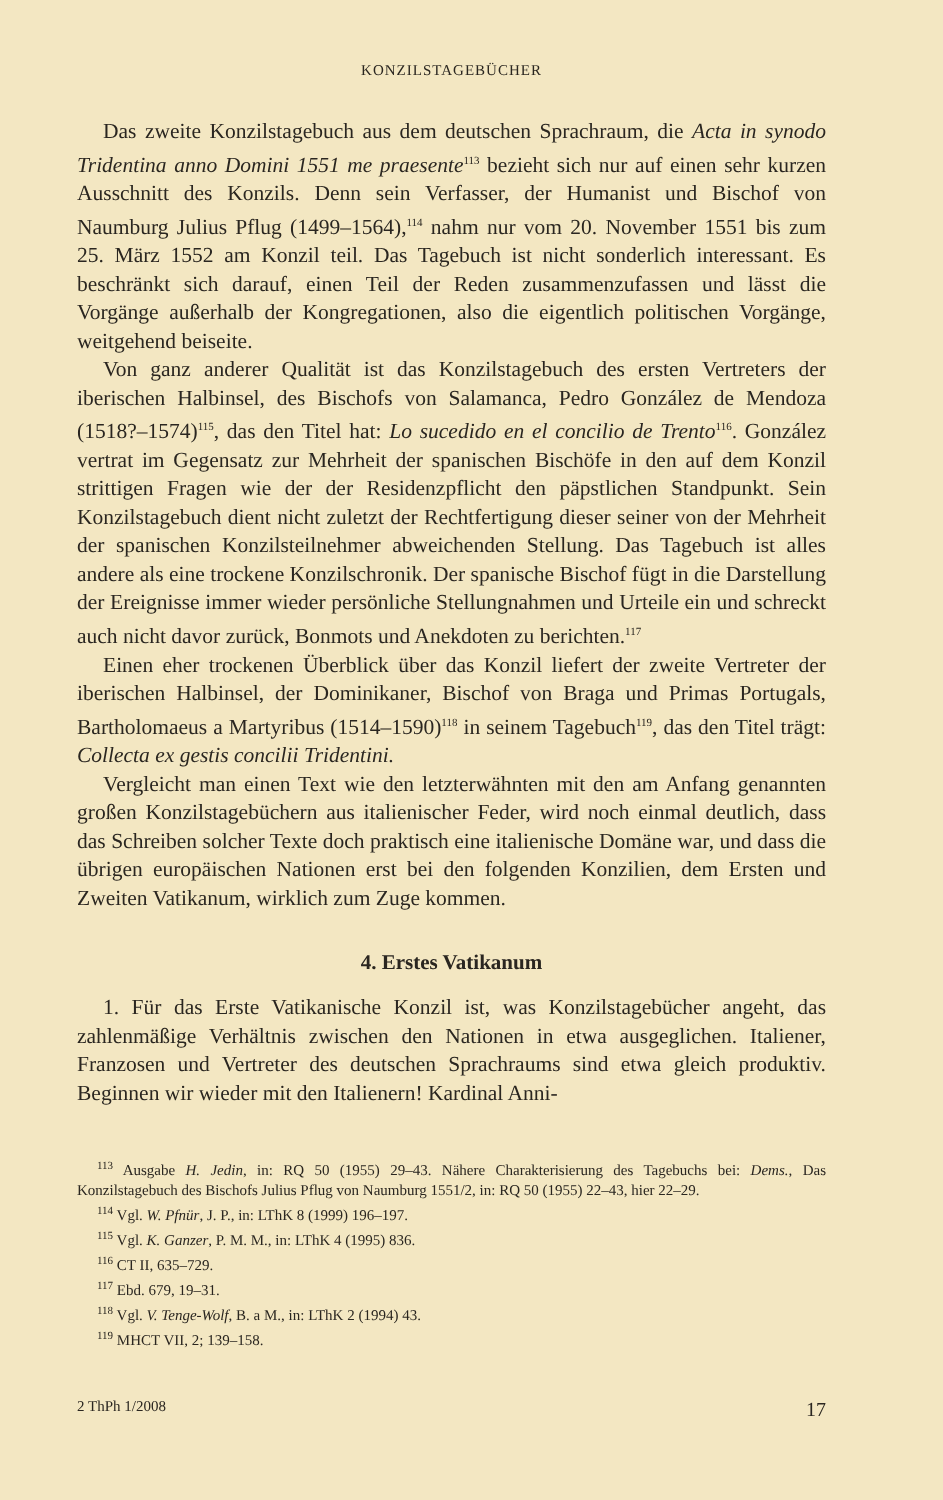KONZILSTAGEBÜCHER
Das zweite Konzilstagebuch aus dem deutschen Sprachraum, die Acta in synodo Tridentina anno Domini 1551 me praesente<sup>113</sup> bezieht sich nur auf einen sehr kurzen Ausschnitt des Konzils. Denn sein Verfasser, der Humanist und Bischof von Naumburg Julius Pflug (1499–1564),<sup>114</sup> nahm nur vom 20. November 1551 bis zum 25. März 1552 am Konzil teil. Das Tagebuch ist nicht sonderlich interessant. Es beschränkt sich darauf, einen Teil der Reden zusammenzufassen und lässt die Vorgänge außerhalb der Kongregationen, also die eigentlich politischen Vorgänge, weitgehend beiseite.
Von ganz anderer Qualität ist das Konzilstagebuch des ersten Vertreters der iberischen Halbinsel, des Bischofs von Salamanca, Pedro González de Mendoza (1518?–1574)<sup>115</sup>, das den Titel hat: Lo sucedido en el concilio de Trento<sup>116</sup>. González vertrat im Gegensatz zur Mehrheit der spanischen Bischöfe in den auf dem Konzil strittigen Fragen wie der der Residenzpflicht den päpstlichen Standpunkt. Sein Konzilstagebuch dient nicht zuletzt der Rechtfertigung dieser seiner von der Mehrheit der spanischen Konzilsteilnehmer abweichenden Stellung. Das Tagebuch ist alles andere als eine trockene Konzilschronik. Der spanische Bischof fügt in die Darstellung der Ereignisse immer wieder persönliche Stellungnahmen und Urteile ein und schreckt auch nicht davor zurück, Bonmots und Anekdoten zu berichten.<sup>117</sup>
Einen eher trockenen Überblick über das Konzil liefert der zweite Vertreter der iberischen Halbinsel, der Dominikaner, Bischof von Braga und Primas Portugals, Bartholomaeus a Martyribus (1514–1590)<sup>118</sup> in seinem Tagebuch<sup>119</sup>, das den Titel trägt: Collecta ex gestis concilii Tridentini.
Vergleicht man einen Text wie den letzterwähnten mit den am Anfang genannten großen Konzilstagebüchern aus italienischer Feder, wird noch einmal deutlich, dass das Schreiben solcher Texte doch praktisch eine italienische Domäne war, und dass die übrigen europäischen Nationen erst bei den folgenden Konzilien, dem Ersten und Zweiten Vatikanum, wirklich zum Zuge kommen.
4. Erstes Vatikanum
1. Für das Erste Vatikanische Konzil ist, was Konzilstagebücher angeht, das zahlenmäßige Verhältnis zwischen den Nationen in etwa ausgeglichen. Italiener, Franzosen und Vertreter des deutschen Sprachraums sind etwa gleich produktiv. Beginnen wir wieder mit den Italienern! Kardinal Anni-
<sup>113</sup> Ausgabe H. Jedin, in: RQ 50 (1955) 29–43. Nähere Charakterisierung des Tagebuchs bei: Dems., Das Konzilstagebuch des Bischofs Julius Pflug von Naumburg 1551/2, in: RQ 50 (1955) 22–43, hier 22–29.
<sup>114</sup> Vgl. W. Pfnür, J. P., in: LThK 8 (1999) 196–197.
<sup>115</sup> Vgl. K. Ganzer, P. M. M., in: LThK 4 (1995) 836.
<sup>116</sup> CT II, 635–729.
<sup>117</sup> Ebd. 679, 19–31.
<sup>118</sup> Vgl. V. Tenge-Wolf, B. a M., in: LThK 2 (1994) 43.
<sup>119</sup> MHCT VII, 2; 139–158.
2 ThPh 1/2008 17